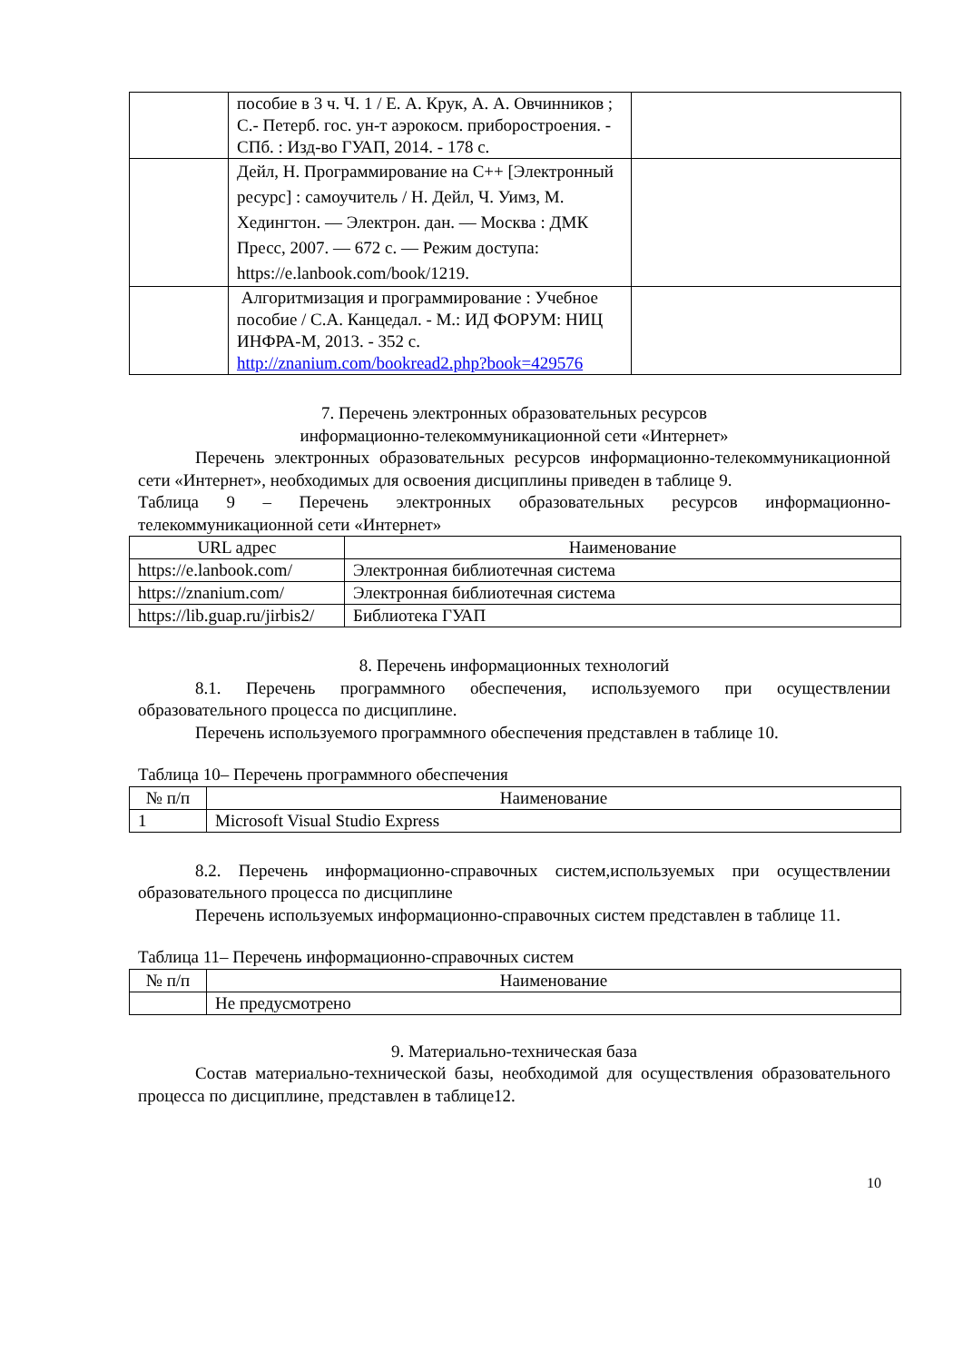| | пособие в 3 ч. Ч. 1 / Е. А. Крук, А. А. Овчинников ; С.- Петерб. гос. ун-т аэрокосм. приборостроения. - СПб. : Изд-во ГУАП, 2014. - 178 с. | |
| | Дейл, Н. Программирование на C++ [Электронный ресурс] : самоучитель / Н. Дейл, Ч. Уимз, М. Хедингтон. — Электрон. дан. — Москва : ДМК Пресс, 2007. — 672 с. — Режим доступа: https://e.lanbook.com/book/1219. | |
| | Алгоритмизация и программирование : Учебное пособие / С.А. Канцедал. - М.: ИД ФОРУМ: НИЦ ИНФРА-М, 2013. - 352 с. http://znanium.com/bookread2.php?book=429576 | |
7. Перечень электронных образовательных ресурсов
информационно-телекоммуникационной сети «Интернет»
Перечень электронных образовательных ресурсов информационно-телекоммуникационной сети «Интернет», необходимых для освоения дисциплины приведен в таблице 9.
Таблица 9 – Перечень электронных образовательных ресурсов информационно-телекоммуникационной сети «Интернет»
| URL адрес | Наименование |
| --- | --- |
| https://e.lanbook.com/ | Электронная библиотечная система |
| https://znanium.com/ | Электронная библиотечная система |
| https://lib.guap.ru/jirbis2/ | Библиотека ГУАП |
8. Перечень информационных технологий
8.1. Перечень программного обеспечения, используемого при осуществлении образовательного процесса по дисциплине.
Перечень используемого программного обеспечения представлен в таблице 10.
Таблица 10– Перечень программного обеспечения
| № п/п | Наименование |
| --- | --- |
| 1 | Microsoft Visual Studio Express |
8.2. Перечень информационно-справочных систем,используемых при осуществлении образовательного процесса по дисциплине
Перечень используемых информационно-справочных систем представлен в таблице 11.
Таблица 11– Перечень информационно-справочных систем
| № п/п | Наименование |
| --- | --- |
| | Не предусмотрено |
9. Материально-техническая база
Состав материально-технической базы, необходимой для осуществления образовательного процесса по дисциплине, представлен в таблице12.
10